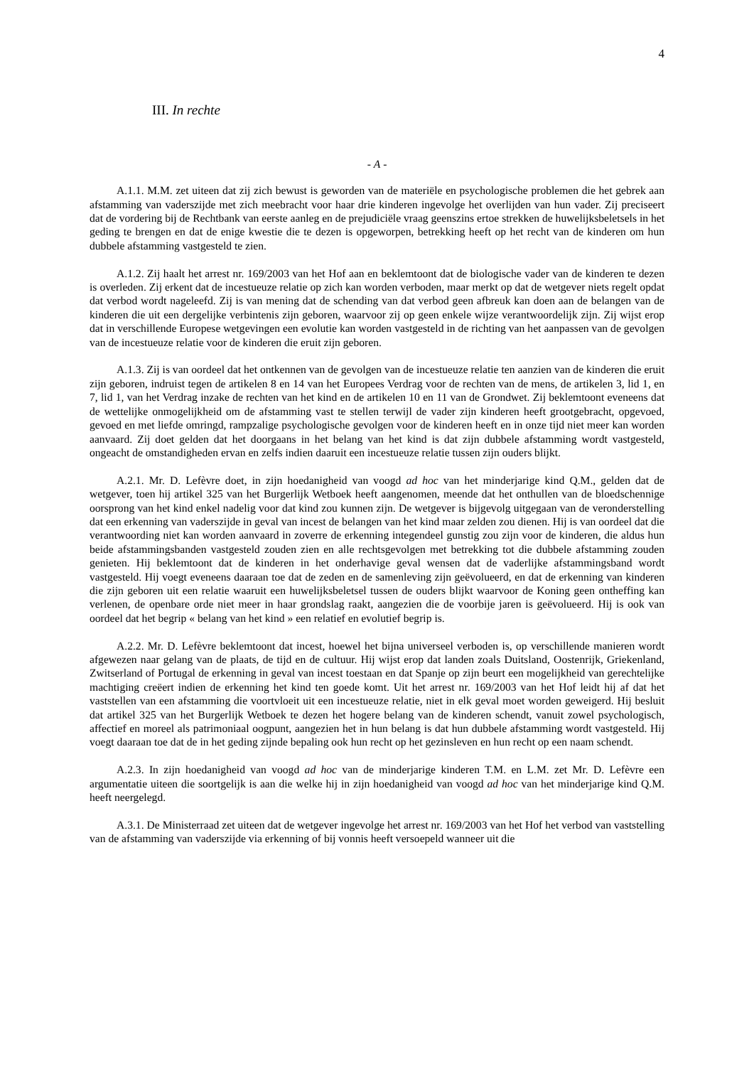4
III. In rechte
- A -
A.1.1. M.M. zet uiteen dat zij zich bewust is geworden van de materiële en psychologische problemen die het gebrek aan afstamming van vaderszijde met zich meebracht voor haar drie kinderen ingevolge het overlijden van hun vader. Zij preciseert dat de vordering bij de Rechtbank van eerste aanleg en de prejudiciële vraag geenszins ertoe strekken de huwelijksbeletsels in het geding te brengen en dat de enige kwestie die te dezen is opgeworpen, betrekking heeft op het recht van de kinderen om hun dubbele afstamming vastgesteld te zien.
A.1.2. Zij haalt het arrest nr. 169/2003 van het Hof aan en beklemtoont dat de biologische vader van de kinderen te dezen is overleden. Zij erkent dat de incestueuze relatie op zich kan worden verboden, maar merkt op dat de wetgever niets regelt opdat dat verbod wordt nageleefd. Zij is van mening dat de schending van dat verbod geen afbreuk kan doen aan de belangen van de kinderen die uit een dergelijke verbintenis zijn geboren, waarvoor zij op geen enkele wijze verantwoordelijk zijn. Zij wijst erop dat in verschillende Europese wetgevingen een evolutie kan worden vastgesteld in de richting van het aanpassen van de gevolgen van de incestueuze relatie voor de kinderen die eruit zijn geboren.
A.1.3. Zij is van oordeel dat het ontkennen van de gevolgen van de incestueuze relatie ten aanzien van de kinderen die eruit zijn geboren, indruist tegen de artikelen 8 en 14 van het Europees Verdrag voor de rechten van de mens, de artikelen 3, lid 1, en 7, lid 1, van het Verdrag inzake de rechten van het kind en de artikelen 10 en 11 van de Grondwet. Zij beklemtoont eveneens dat de wettelijke onmogelijkheid om de afstamming vast te stellen terwijl de vader zijn kinderen heeft grootgebracht, opgevoed, gevoed en met liefde omringd, rampzalige psychologische gevolgen voor de kinderen heeft en in onze tijd niet meer kan worden aanvaard. Zij doet gelden dat het doorgaans in het belang van het kind is dat zijn dubbele afstamming wordt vastgesteld, ongeacht de omstandigheden ervan en zelfs indien daaruit een incestueuze relatie tussen zijn ouders blijkt.
A.2.1. Mr. D. Lefèvre doet, in zijn hoedanigheid van voogd ad hoc van het minderjarige kind Q.M., gelden dat de wetgever, toen hij artikel 325 van het Burgerlijk Wetboek heeft aangenomen, meende dat het onthullen van de bloedschennige oorsprong van het kind enkel nadelig voor dat kind zou kunnen zijn. De wetgever is bijgevolg uitgegaan van de veronderstelling dat een erkenning van vaderszijde in geval van incest de belangen van het kind maar zelden zou dienen. Hij is van oordeel dat die verantwoording niet kan worden aanvaard in zoverre de erkenning integendeel gunstig zou zijn voor de kinderen, die aldus hun beide afstammingsbanden vastgesteld zouden zien en alle rechtsgevolgen met betrekking tot die dubbele afstamming zouden genieten. Hij beklemtoont dat de kinderen in het onderhavige geval wensen dat de vaderlijke afstammingsband wordt vastgesteld. Hij voegt eveneens daaraan toe dat de zeden en de samenleving zijn geëvolueerd, en dat de erkenning van kinderen die zijn geboren uit een relatie waaruit een huwelijksbeletsel tussen de ouders blijkt waarvoor de Koning geen ontheffing kan verlenen, de openbare orde niet meer in haar grondslag raakt, aangezien die de voorbije jaren is geëvolueerd. Hij is ook van oordeel dat het begrip « belang van het kind » een relatief en evolutief begrip is.
A.2.2. Mr. D. Lefèvre beklemtoont dat incest, hoewel het bijna universeel verboden is, op verschillende manieren wordt afgewezen naar gelang van de plaats, de tijd en de cultuur. Hij wijst erop dat landen zoals Duitsland, Oostenrijk, Griekenland, Zwitserland of Portugal de erkenning in geval van incest toestaan en dat Spanje op zijn beurt een mogelijkheid van gerechtelijke machtiging creëert indien de erkenning het kind ten goede komt. Uit het arrest nr. 169/2003 van het Hof leidt hij af dat het vaststellen van een afstamming die voortvloeit uit een incestueuze relatie, niet in elk geval moet worden geweigerd. Hij besluit dat artikel 325 van het Burgerlijk Wetboek te dezen het hogere belang van de kinderen schendt, vanuit zowel psychologisch, affectief en moreel als patrimoniaal oogpunt, aangezien het in hun belang is dat hun dubbele afstamming wordt vastgesteld. Hij voegt daaraan toe dat de in het geding zijnde bepaling ook hun recht op het gezinsleven en hun recht op een naam schendt.
A.2.3. In zijn hoedanigheid van voogd ad hoc van de minderjarige kinderen T.M. en L.M. zet Mr. D. Lefèvre een argumentatie uiteen die soortgelijk is aan die welke hij in zijn hoedanigheid van voogd ad hoc van het minderjarige kind Q.M. heeft neergelegd.
A.3.1. De Ministerraad zet uiteen dat de wetgever ingevolge het arrest nr. 169/2003 van het Hof het verbod van vaststelling van de afstamming van vaderszijde via erkenning of bij vonnis heeft versoepeld wanneer uit die